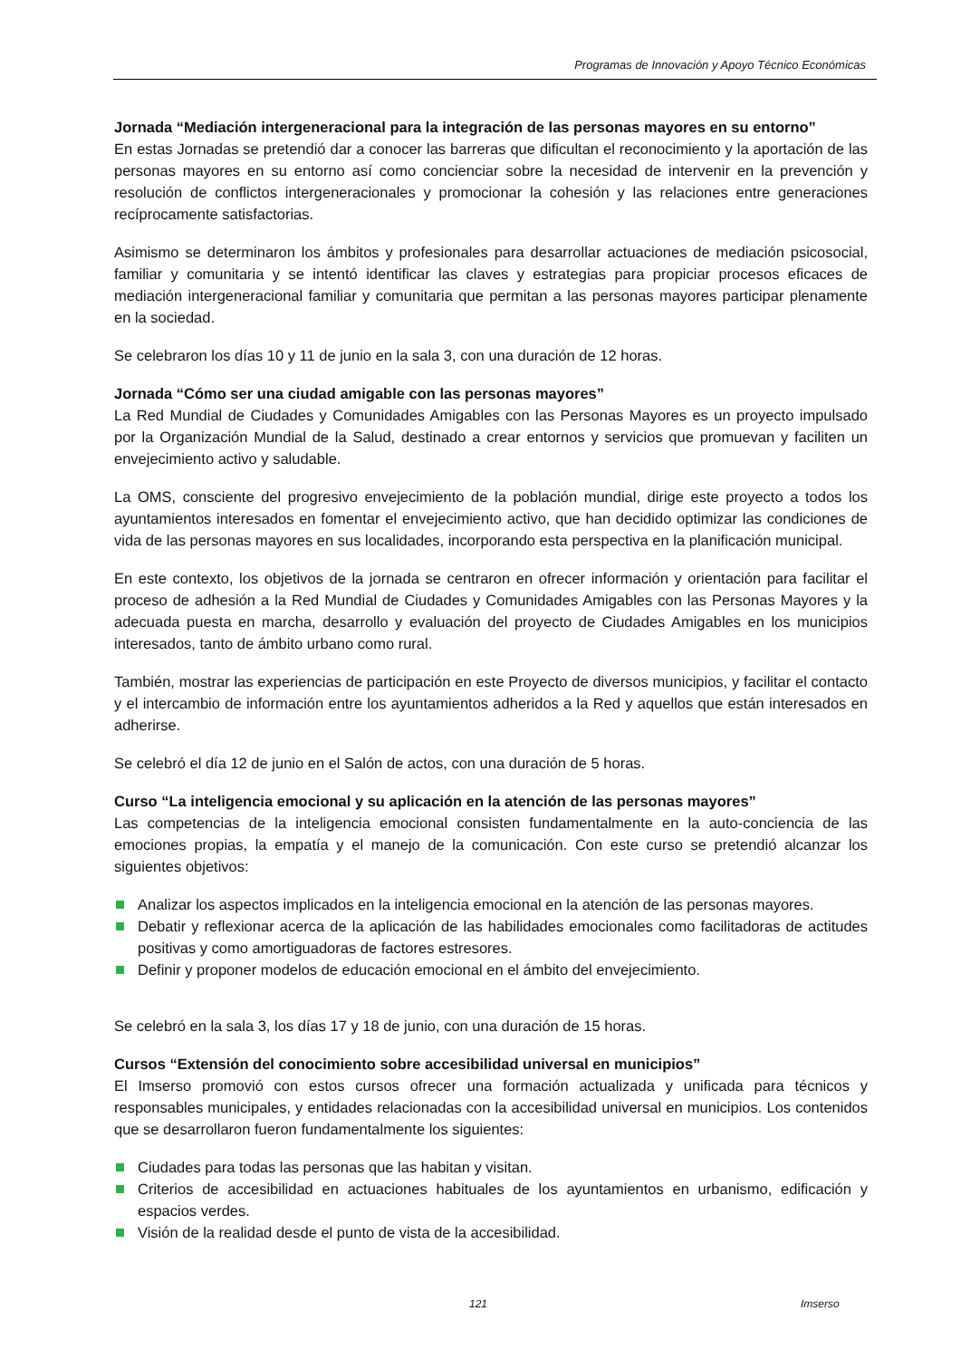Programas de Innovación y Apoyo Técnico Económicas
Jornada “Mediación intergeneracional para la integración de las personas mayores en su entorno”
En estas Jornadas se pretendió dar a conocer las barreras que dificultan el reconocimiento y la aportación de las personas mayores en su entorno así como concienciar sobre la necesidad de intervenir en la prevención y resolución de conflictos intergeneracionales y promocionar la cohesión y las relaciones entre generaciones recíprocamente satisfactorias.
Asimismo se determinaron los ámbitos y profesionales para desarrollar actuaciones de mediación psicosocial, familiar y comunitaria y se intentó identificar las claves y estrategias para propiciar procesos eficaces de mediación intergeneracional familiar y comunitaria que permitan a las personas mayores participar plenamente en la sociedad.
Se celebraron los días 10 y 11 de junio en la sala 3, con una duración de 12 horas.
Jornada “Cómo ser una ciudad amigable con las personas mayores”
La Red Mundial de Ciudades y Comunidades Amigables con las Personas Mayores es un proyecto impulsado por la Organización Mundial de la Salud, destinado a crear entornos y servicios que promuevan y faciliten un envejecimiento activo y saludable.
La OMS, consciente del progresivo envejecimiento de la población mundial, dirige este proyecto a todos los ayuntamientos interesados en fomentar el envejecimiento activo, que han decidido optimizar las condiciones de vida de las personas mayores en sus localidades, incorporando esta perspectiva en la planificación municipal.
En este contexto, los objetivos de la jornada se centraron en ofrecer información y orientación para facilitar el proceso de adhesión a la Red Mundial de Ciudades y Comunidades Amigables con las Personas Mayores y la adecuada puesta en marcha, desarrollo y evaluación del proyecto de Ciudades Amigables en los municipios interesados, tanto de ámbito urbano como rural.
También, mostrar las experiencias de participación en este Proyecto de diversos municipios, y facilitar el contacto y el intercambio de información entre los ayuntamientos adheridos a la Red y aquellos que están interesados en adherirse.
Se celebró el día 12 de junio en el Salón de actos, con una duración de 5 horas.
Curso “La inteligencia emocional y su aplicación en la atención de las personas mayores”
Las competencias de la inteligencia emocional consisten fundamentalmente en la auto-conciencia de las emociones propias, la empatía y el manejo de la comunicación. Con este curso se pretendió alcanzar los siguientes objetivos:
Analizar los aspectos implicados en la inteligencia emocional en la atención de las personas mayores.
Debatir y reflexionar acerca de la aplicación de las habilidades emocionales como facilitadoras de actitudes positivas y como amortiguadoras de factores estresores.
Definir y proponer modelos de educación emocional en el ámbito del envejecimiento.
Se celebró en la sala 3, los días 17 y 18 de junio, con una duración de 15 horas.
Cursos “Extensión del conocimiento sobre accesibilidad universal en municipios”
El Imserso promovió con estos cursos ofrecer una formación actualizada y unificada para técnicos y responsables municipales, y entidades relacionadas con la accesibilidad universal en municipios. Los contenidos que se desarrollaron fueron fundamentalmente los siguientes:
Ciudades para todas las personas que las habitan y visitan.
Criterios de accesibilidad en actuaciones habituales de los ayuntamientos en urbanismo, edificación y espacios verdes.
Visión de la realidad desde el punto de vista de la accesibilidad.
121 Imserso